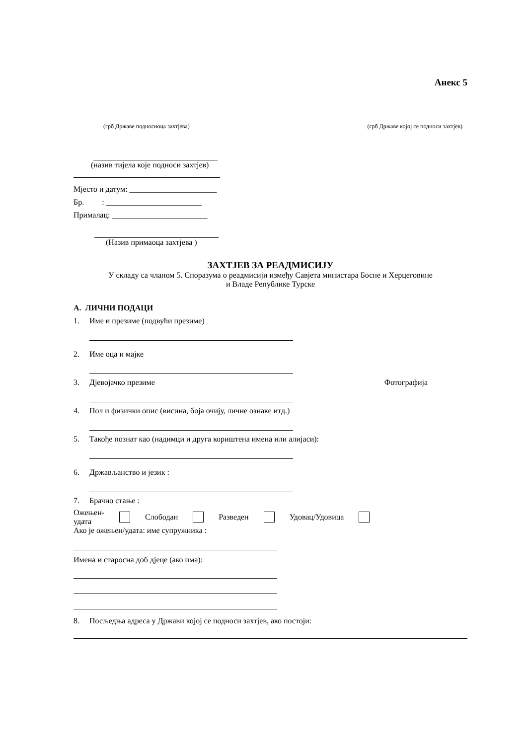Анекс 5
(грб Државе подносиоца захтјева) (грб Државе којој се подноси захтјев)
(назив тијела које подноси захтјев)
Мјесто и датум: ______________________
Бр. : ________________________
Прималац: ________________________
(Назив примаоца захтјева )
ЗАХТЈЕВ ЗА РЕАДМИСИЈУ
У складу са чланом 5. Споразума о реадмисији између Савјета министара Босне и Херцеговине
и Владе Републике Турске
А. ЛИЧНИ ПОДАЦИ
1. Име и презиме (подвући презиме)
2. Име оца и мајке
3. Дјевојачко презиме Фотографија
4. Пол и физички опис (висина, боја очију, личне ознаке итд.)
5. Такође познат као (надимци и друга кориштена имена или алијаси):
6. Држављанство и језик :
7. Брачно стање :
Ожењен-
удата Слободан Разведен Удовац/Удовица
Ако је ожењен/удата: име супружника :
Имена и старосна доб дјеце (ако има):
8. Посљедња адреса у Држави којој се подноси захтјев, ако постоји: